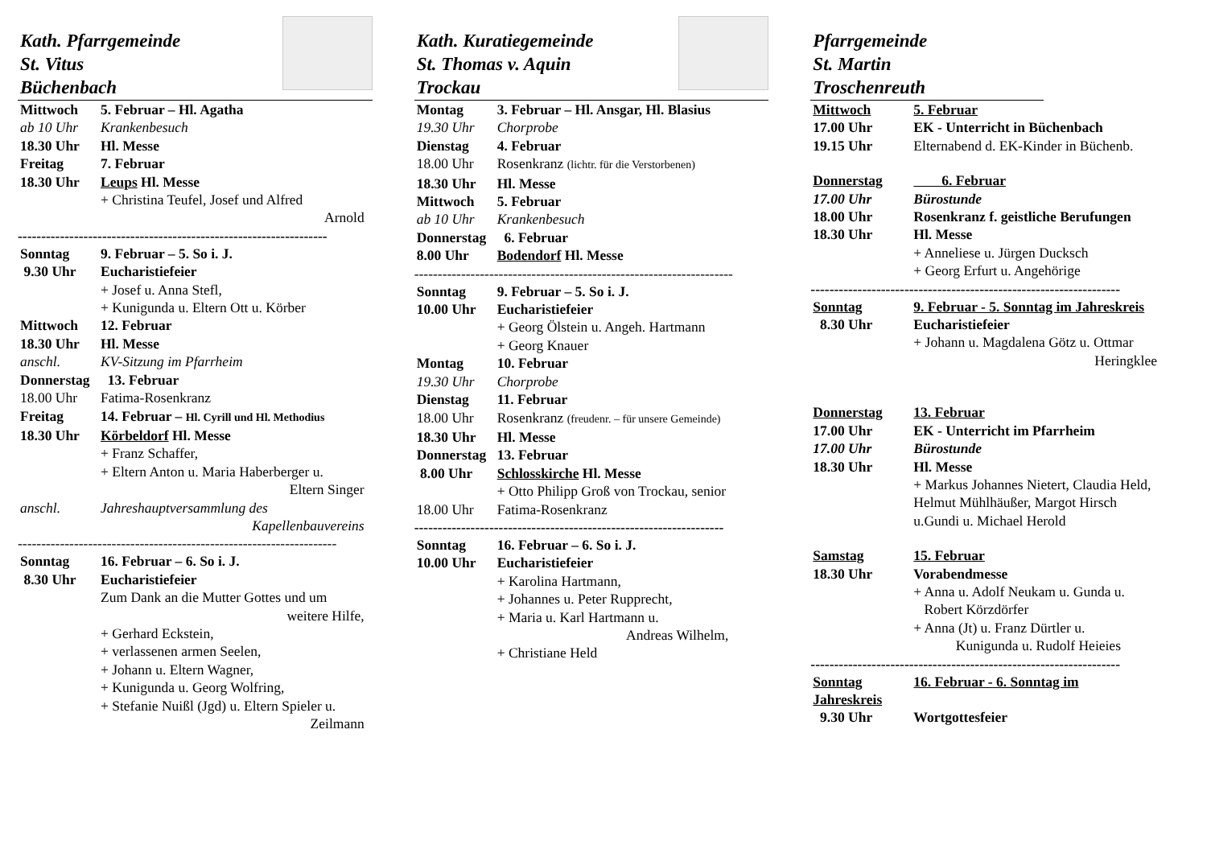Kath. Pfarrgemeinde
St. Vitus
Büchenbach
Mittwoch 5. Februar – Hl. Agatha
ab 10 Uhr Krankenbesuch
18.30 Uhr Hl. Messe
Freitag 7. Februar
18.30 Uhr Leups Hl. Messe
+ Christina Teufel, Josef und Alfred
Arnold
------------------------------------------------------------------
Sonntag 9. Februar – 5. So i. J.
9.30 Uhr Eucharistiefeier
+ Josef u. Anna Stefl,
+ Kunigunda u. Eltern Ott u. Körber
Mittwoch 12. Februar
18.30 Uhr Hl. Messe
anschl. KV-Sitzung im Pfarrheim
Donnerstag 13. Februar
18.00 Uhr Fatima-Rosenkranz
Freitag 14. Februar – Hl. Cyrill und Hl. Methodius
18.30 Uhr Körbeldorf Hl. Messe
+ Franz Schaffer,
+ Eltern Anton u. Maria Haberberger u.
Eltern Singer
anschl. Jahreshauptversammlung des
Kapellenbauvereins
--------------------------------------------------------------------
Sonntag 16. Februar – 6. So i. J.
8.30 Uhr Eucharistiefeier
Zum Dank an die Mutter Gottes und um
weitere Hilfe,
+ Gerhard Eckstein,
+ verlassenen armen Seelen,
+ Johann u. Eltern Wagner,
+ Kunigunda u. Georg Wolfring,
+ Stefanie Nuißl (Jgd) u. Eltern Spieler u.
Zeilmann
Kath. Kuratiegemeinde
St. Thomas v. Aquin
Trockau
Montag 3. Februar – Hl. Ansgar, Hl. Blasius
19.30 Uhr Chorprobe
Dienstag 4. Februar
18.00 Uhr Rosenkranz (lichtr. für die Verstorbenen)
18.30 Uhr Hl. Messe
Mittwoch 5. Februar
ab 10 Uhr Krankenbesuch
Donnerstag 6. Februar
8.00 Uhr Bodendorf Hl. Messe
--------------------------------------------------------------------
Sonntag 9. Februar – 5. So i. J.
10.00 Uhr Eucharistiefeier
+ Georg Ölstein u. Angeh. Hartmann
+ Georg Knauer
Montag 10. Februar
19.30 Uhr Chorprobe
Dienstag 11. Februar
18.00 Uhr Rosenkranz (freudenr. – für unsere Gemeinde)
18.30 Uhr Hl. Messe
Donnerstag 13. Februar
8.00 Uhr Schlosskirche Hl. Messe
+ Otto Philipp Groß von Trockau, senior
18.00 Uhr Fatima-Rosenkranz
------------------------------------------------------------------
Sonntag 16. Februar – 6. So i. J.
10.00 Uhr Eucharistiefeier
+ Karolina Hartmann,
+ Johannes u. Peter Rupprecht,
+ Maria u. Karl Hartmann u.
Andreas Wilhelm,
+ Christiane Held
Pfarrgemeinde
St. Martin
Troschenreuth
Mittwoch 5. Februar
17.00 Uhr EK - Unterricht in Büchenbach
19.15 Uhr Elternabend d. EK-Kinder in Büchenb.
Donnerstag 6. Februar
17.00 Uhr Bürostunde
18.00 Uhr Rosenkranz f. geistliche Berufungen
18.30 Uhr Hl. Messe
+ Anneliese u. Jürgen Ducksch
+ Georg Erfurt u. Angehörige
------------------------------------------------------------------
Sonntag 9. Februar - 5. Sonntag im Jahreskreis
8.30 Uhr Eucharistiefeier
+ Johann u. Magdalena Götz u. Ottmar
Heringklee
Donnerstag 13. Februar
17.00 Uhr EK - Unterricht im Pfarrheim
17.00 Uhr Bürostunde
18.30 Uhr Hl. Messe
+ Markus Johannes Nietert, Claudia Held, Helmut Mühlhäußer, Margot Hirsch u.Gundi u. Michael Herold
Samstag 15. Februar
18.30 Uhr Vorabendmesse
+ Anna u. Adolf Neukam u. Gunda u.
Robert Körzdörfer
+ Anna (Jt) u. Franz Dürtler u.
Kunigunda u. Rudolf Heieies
------------------------------------------------------------------
Sonntag 16. Februar - 6. Sonntag im
Jahreskreis
9.30 Uhr Wortgottesfeier